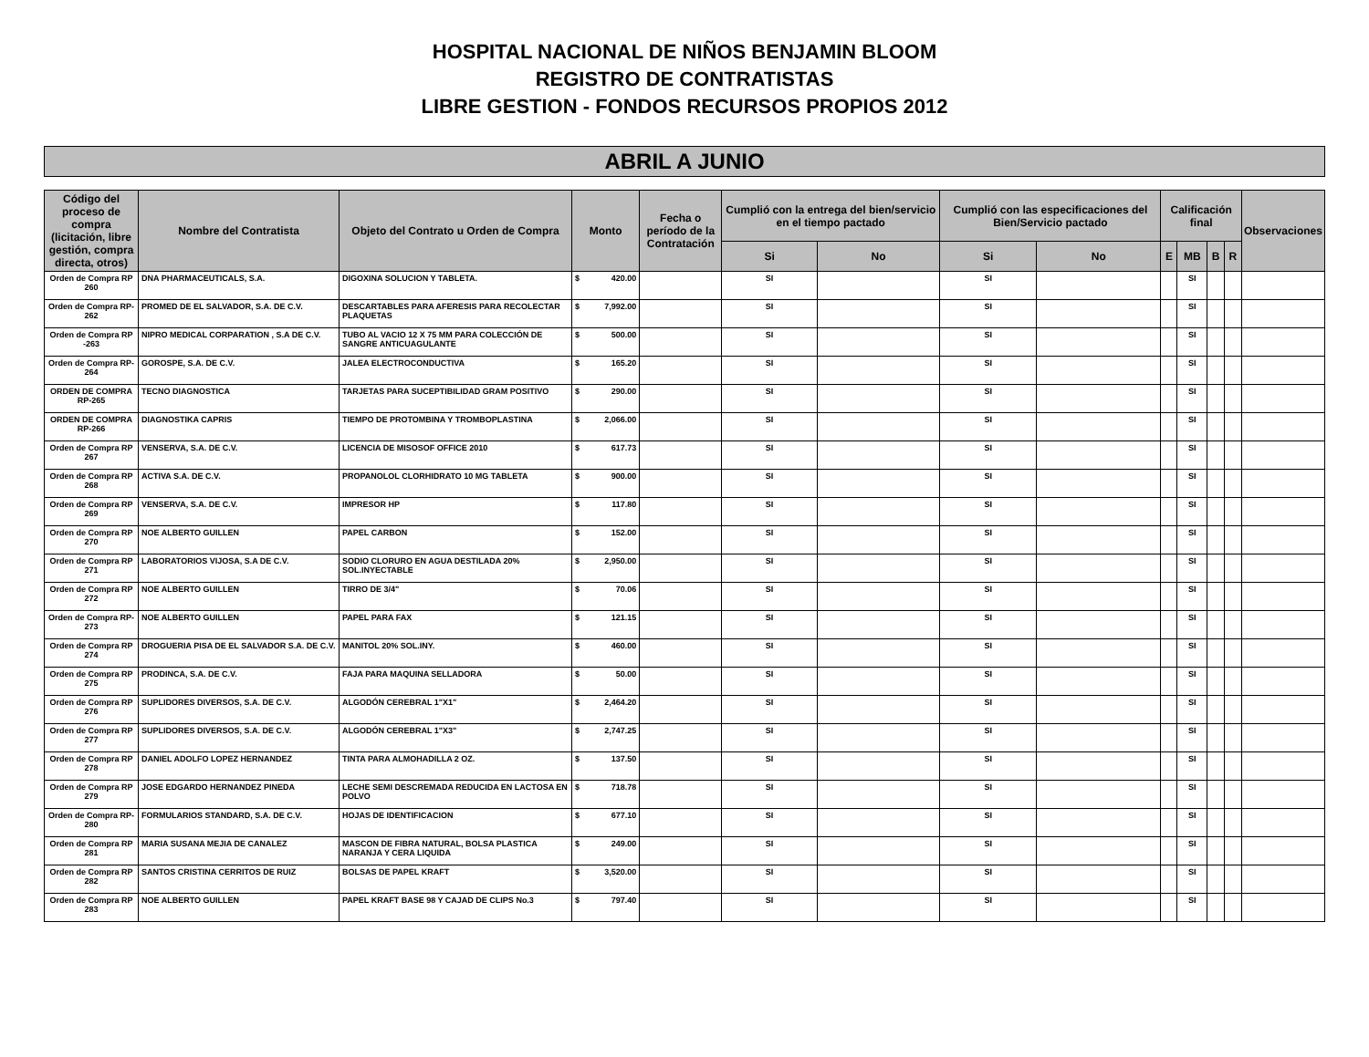HOSPITAL NACIONAL DE NIÑOS BENJAMIN BLOOM
REGISTRO DE CONTRATISTAS
LIBRE GESTION - FONDOS RECURSOS PROPIOS 2012
ABRIL A JUNIO
| Código del proceso de compra (licitación, libre gestión, compra directa, otros) | Nombre del Contratista | Objeto del Contrato u Orden de Compra | Monto | | Fecha o período de la Contratación | Cumplió con la entrega del bien/servicio en el tiempo pactado | | Cumplió con las especificaciones del Bien/Servicio pactado | | Calificación final | | | | Observaciones |
| --- | --- | --- | --- | --- | --- | --- | --- | --- | --- | --- | --- | --- | --- | --- |
| | | | | | | Si | No | Si | No | E | MB | B | R | |
| Orden de Compra RP 260 | DNA PHARMACEUTICALS, S.A. | DIGOXINA SOLUCION Y TABLETA. | $ | 420.00 | | SI | | SI | | | SI | | | |
| Orden de Compra RP-262 | PROMED DE EL SALVADOR, S.A. DE C.V. | DESCARTABLES PARA AFERESIS PARA RECOLECTAR PLAQUETAS | $ | 7,992.00 | | SI | | SI | | | SI | | | |
| Orden de Compra RP -263 | NIPRO MEDICAL CORPARATION , S.A DE C.V. | TUBO AL VACIO 12 X 75 MM PARA COLECCIÓN DE SANGRE ANTICUAGULANTE | $ | 500.00 | | SI | | SI | | | SI | | | |
| Orden de Compra RP-264 | GOROSPE, S.A. DE C.V. | JALEA ELECTROCONDUCTIVA | $ | 165.20 | | SI | | SI | | | SI | | | |
| ORDEN DE COMPRA RP-265 | TECNO DIAGNOSTICA | TARJETAS PARA SUCEPTIBILIDAD GRAM POSITIVO | $ | 290.00 | | SI | | SI | | | SI | | | |
| ORDEN DE COMPRA RP-266 | DIAGNOSTIKA CAPRIS | TIEMPO DE PROTOMBINA Y TROMBOPLASTINA | $ | 2,066.00 | | SI | | SI | | | SI | | | |
| Orden de Compra RP 267 | VENSERVA, S.A. DE C.V. | LICENCIA DE MISOSOF OFFICE 2010 | $ | 617.73 | | SI | | SI | | | SI | | | |
| Orden de Compra RP 268 | ACTIVA S.A. DE C.V. | PROPANOLOL CLORHIDRATO 10 MG TABLETA | $ | 900.00 | | SI | | SI | | | SI | | | |
| Orden de Compra RP 269 | VENSERVA, S.A. DE C.V. | IMPRESOR HP | $ | 117.80 | | SI | | SI | | | SI | | | |
| Orden de Compra RP 270 | NOE ALBERTO GUILLEN | PAPEL CARBON | $ | 152.00 | | SI | | SI | | | SI | | | |
| Orden de Compra RP 271 | LABORATORIOS VIJOSA, S.A DE C.V. | SODIO CLORURO EN AGUA DESTILADA 20% SOL.INYECTABLE | $ | 2,950.00 | | SI | | SI | | | SI | | | |
| Orden de Compra RP 272 | NOE ALBERTO GUILLEN | TIRRO DE 3/4" | $ | 70.06 | | SI | | SI | | | SI | | | |
| Orden de Compra RP-273 | NOE ALBERTO GUILLEN | PAPEL PARA FAX | $ | 121.15 | | SI | | SI | | | SI | | | |
| Orden de Compra RP 274 | DROGUERIA PISA DE EL SALVADOR S.A. DE C.V. | MANITOL 20% SOL.INY. | $ | 460.00 | | SI | | SI | | | SI | | | |
| Orden de Compra RP 275 | PRODINCA, S.A. DE C.V. | FAJA PARA MAQUINA SELLADORA | $ | 50.00 | | SI | | SI | | | SI | | | |
| Orden de Compra RP 276 | SUPLIDORES DIVERSOS, S.A. DE C.V. | ALGODÓN CEREBRAL 1"X1" | $ | 2,464.20 | | SI | | SI | | | SI | | | |
| Orden de Compra RP 277 | SUPLIDORES DIVERSOS, S.A. DE C.V. | ALGODÓN CEREBRAL 1"X3" | $ | 2,747.25 | | SI | | SI | | | SI | | | |
| Orden de Compra RP 278 | DANIEL ADOLFO LOPEZ HERNANDEZ | TINTA PARA ALMOHADILLA 2 OZ. | $ | 137.50 | | SI | | SI | | | SI | | | |
| Orden de Compra RP 279 | JOSE EDGARDO HERNANDEZ PINEDA | LECHE SEMI DESCREMADA REDUCIDA EN LACTOSA EN POLVO | $ | 718.78 | | SI | | SI | | | SI | | | |
| Orden de Compra RP-280 | FORMULARIOS STANDARD, S.A. DE C.V. | HOJAS DE IDENTIFICACION | $ | 677.10 | | SI | | SI | | | SI | | | |
| Orden de Compra RP 281 | MARIA SUSANA MEJIA DE CANALEZ | MASCON DE FIBRA NATURAL, BOLSA PLASTICA NARANJA Y CERA LIQUIDA | $ | 249.00 | | SI | | SI | | | SI | | | |
| Orden de Compra RP 282 | SANTOS CRISTINA CERRITOS DE RUIZ | BOLSAS DE PAPEL KRAFT | $ | 3,520.00 | | SI | | SI | | | SI | | | |
| Orden de Compra RP 283 | NOE ALBERTO GUILLEN | PAPEL KRAFT BASE 98 Y CAJAD DE CLIPS No.3 | $ | 797.40 | | SI | | SI | | | SI | | | |